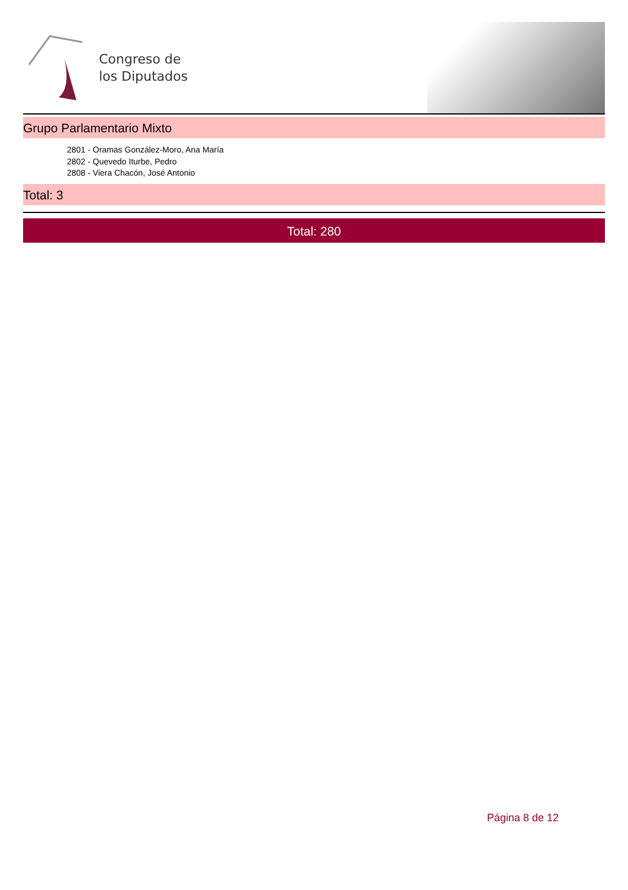Congreso de
los Diputados
Grupo Parlamentario Mixto
2801 - Oramas González-Moro, Ana María
2802 - Quevedo Iturbe, Pedro
2808 - Viera Chacón, José Antonio
Total: 3
Total: 280
Página 8 de 12